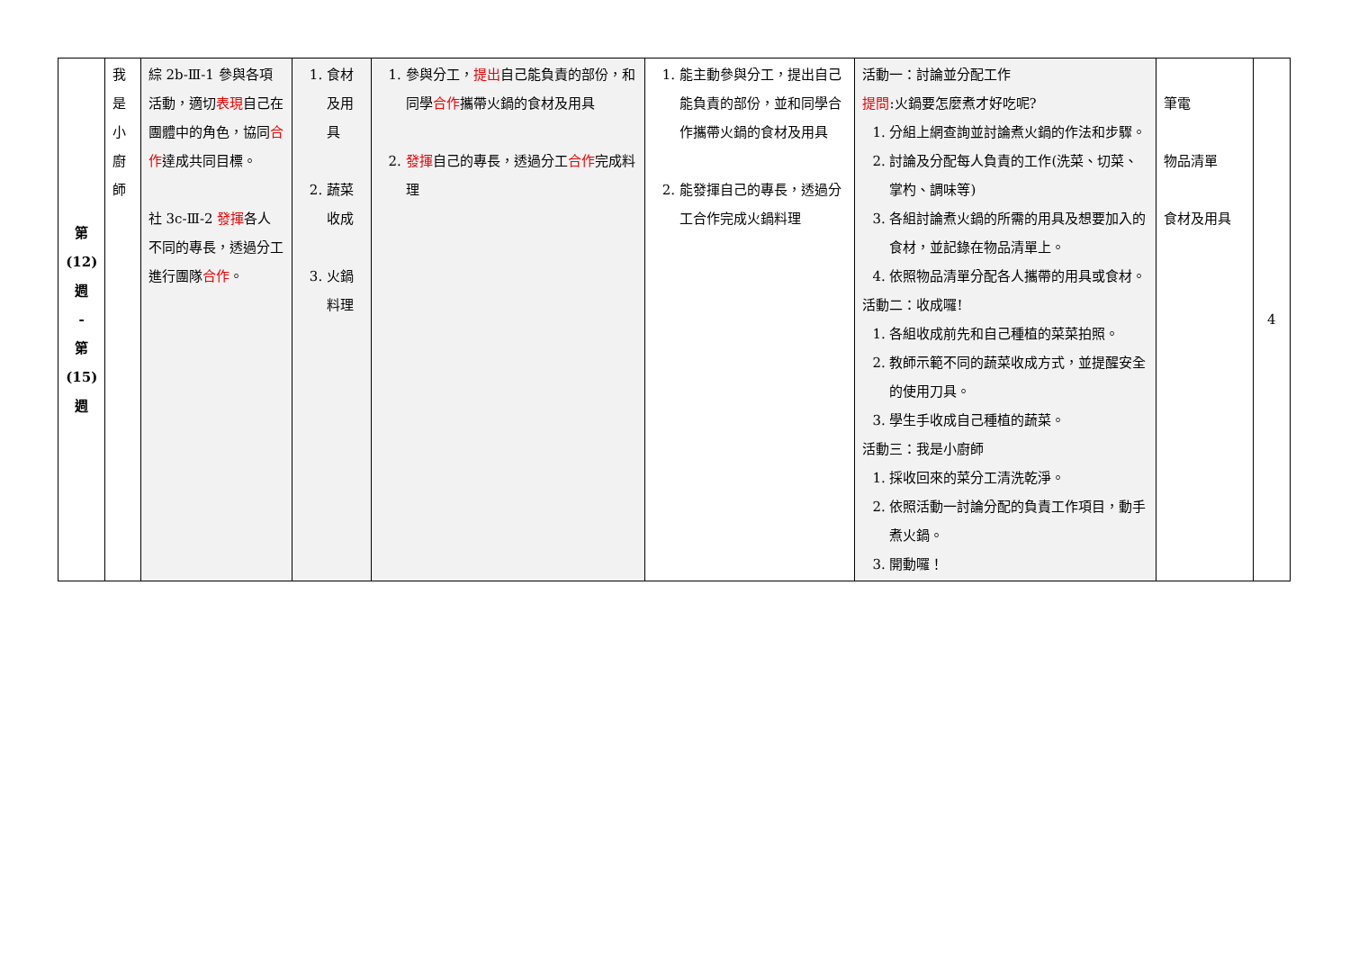| 第 (12) 週 - 第 (15) 週 | 我 是 小 廚 師 | 綜 2b-Ⅲ-1 參與各項活動，適切 表現 自己在團體中的角色，協同 合作 達成共同目標。 社 3c-Ⅲ-2 發揮 各人不同的專長，透過分工進行團隊 合作 。 | 1. 食材及用具 2. 蔬菜收成 3. 火鍋料理 | 1. 參與分工， 提出 自己能負責的部份，和同學 合作 攜帶火鍋的食材及用具 2. 發揮 自己的專長，透過分工 合作 完成料理 | 1. 能主動參與分工，提出自己能負責的部份，並和同學合作攜帶火鍋的食材及用具 2. 能發揮自己的專長，透過分工合作完成火鍋料理 | 活動一：討論並分配工作 提問 :火鍋要怎麼煮才好吃呢? 1. 分組上網查詢並討論煮火鍋的作法和步驟。 2. 討論及分配每人負責的工作(洗菜、切菜、掌杓、調味等) 3. 各組討論煮火鍋的所需的用具及想要加入的食材，並記錄在物品清單上。 4. 依照物品清單分配各人攜帶的用具或食材。 活動二：收成囉! 1. 各組收成前先和自己種植的菜菜拍照。 2. 教師示範不同的蔬菜收成方式，並提醒安全的使用刀具。 3. 學生手收成自己種植的蔬菜。 活動三：我是小廚師 1. 採收回來的菜分工清洗乾淨。 2. 依照活動一討論分配的負責工作項目，動手煮火鍋。 3. 開動囉！ | 筆電 物品清單 食材及用具 | 4 |